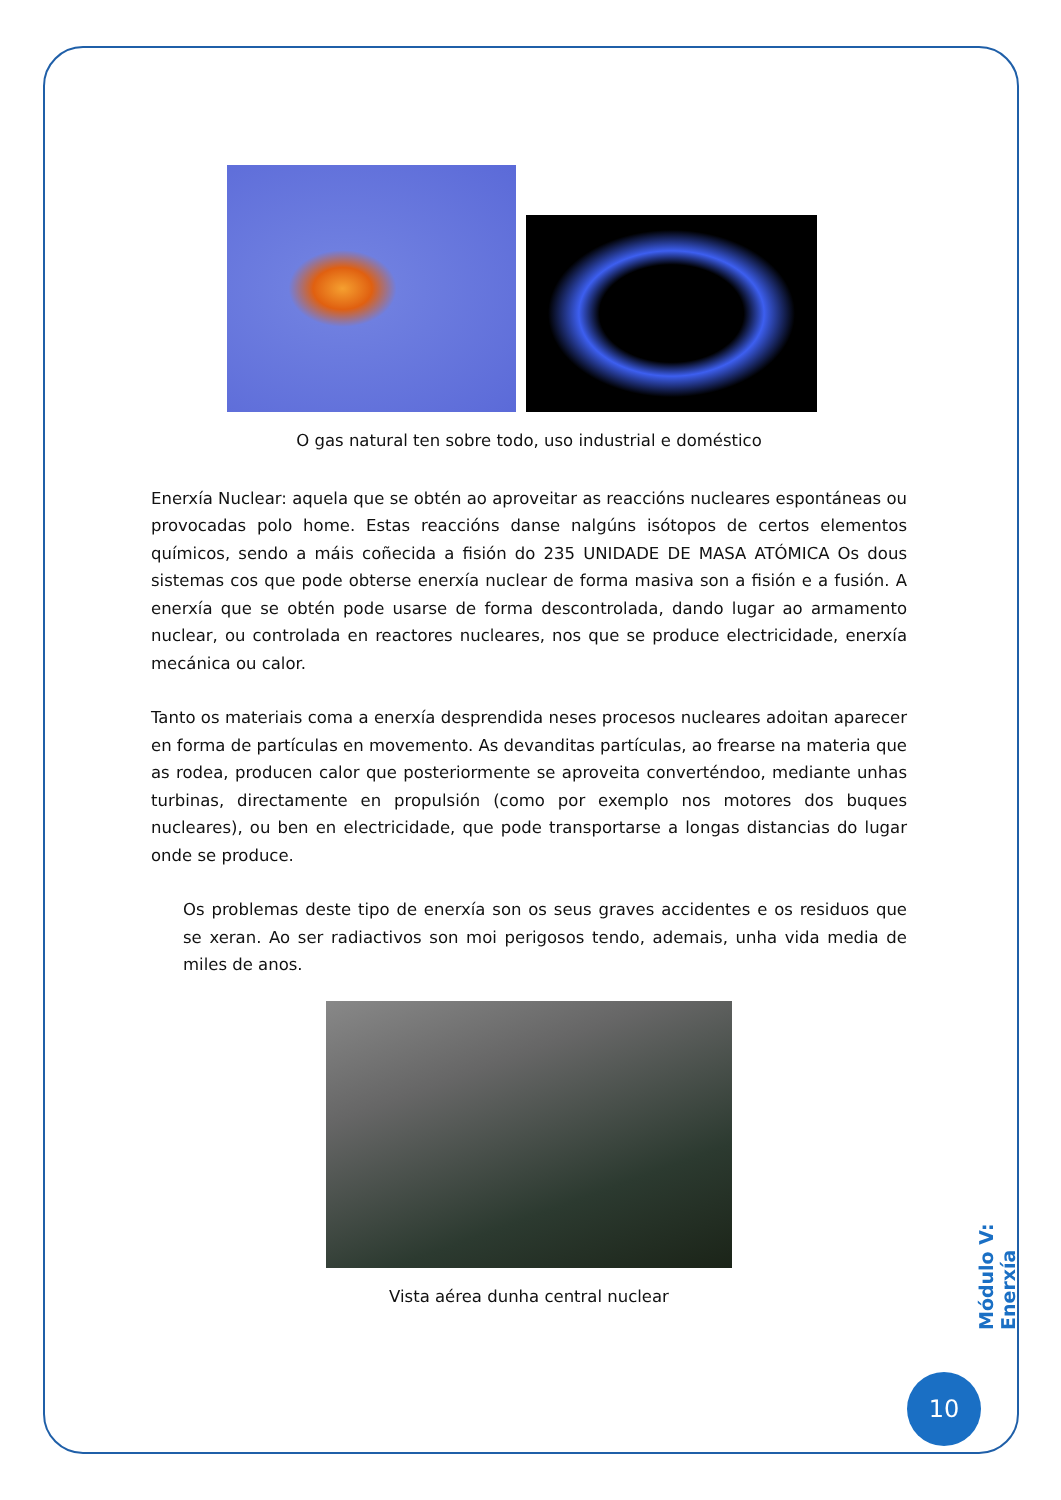O gas natural ten sobre todo, uso industrial e doméstico
Enerxía Nuclear: aquela que se obtén ao aproveitar as reaccións nucleares espontáneas ou provocadas polo home. Estas reaccións danse nalgúns isótopos de certos elementos químicos, sendo a máis coñecida a fisión do 235 UNIDADE DE MASA ATÓMICA Os dous sistemas cos que pode obterse enerxía nuclear de forma masiva son a fisión e a fusión. A enerxía que se obtén pode usarse de forma descontrolada, dando lugar ao armamento nuclear, ou controlada en reactores nucleares, nos que se produce electricidade, enerxía mecánica ou calor.
Tanto os materiais coma a enerxía desprendida neses procesos nucleares adoitan aparecer en forma de partículas en movemento. As devanditas partículas, ao frearse na materia que as rodea, producen calor que posteriormente se aproveita converténdoo, mediante unhas turbinas, directamente en propulsión (como por exemplo nos motores dos buques nucleares), ou ben en electricidade, que pode transportarse a longas distancias do lugar onde se produce.
Os problemas deste tipo de enerxía son os seus graves accidentes e os residuos que se xeran. Ao ser radiactivos son moi perigosos tendo, ademais, unha vida media de miles de anos.
Vista aérea dunha central nuclear
Módulo V: Enerxía
10